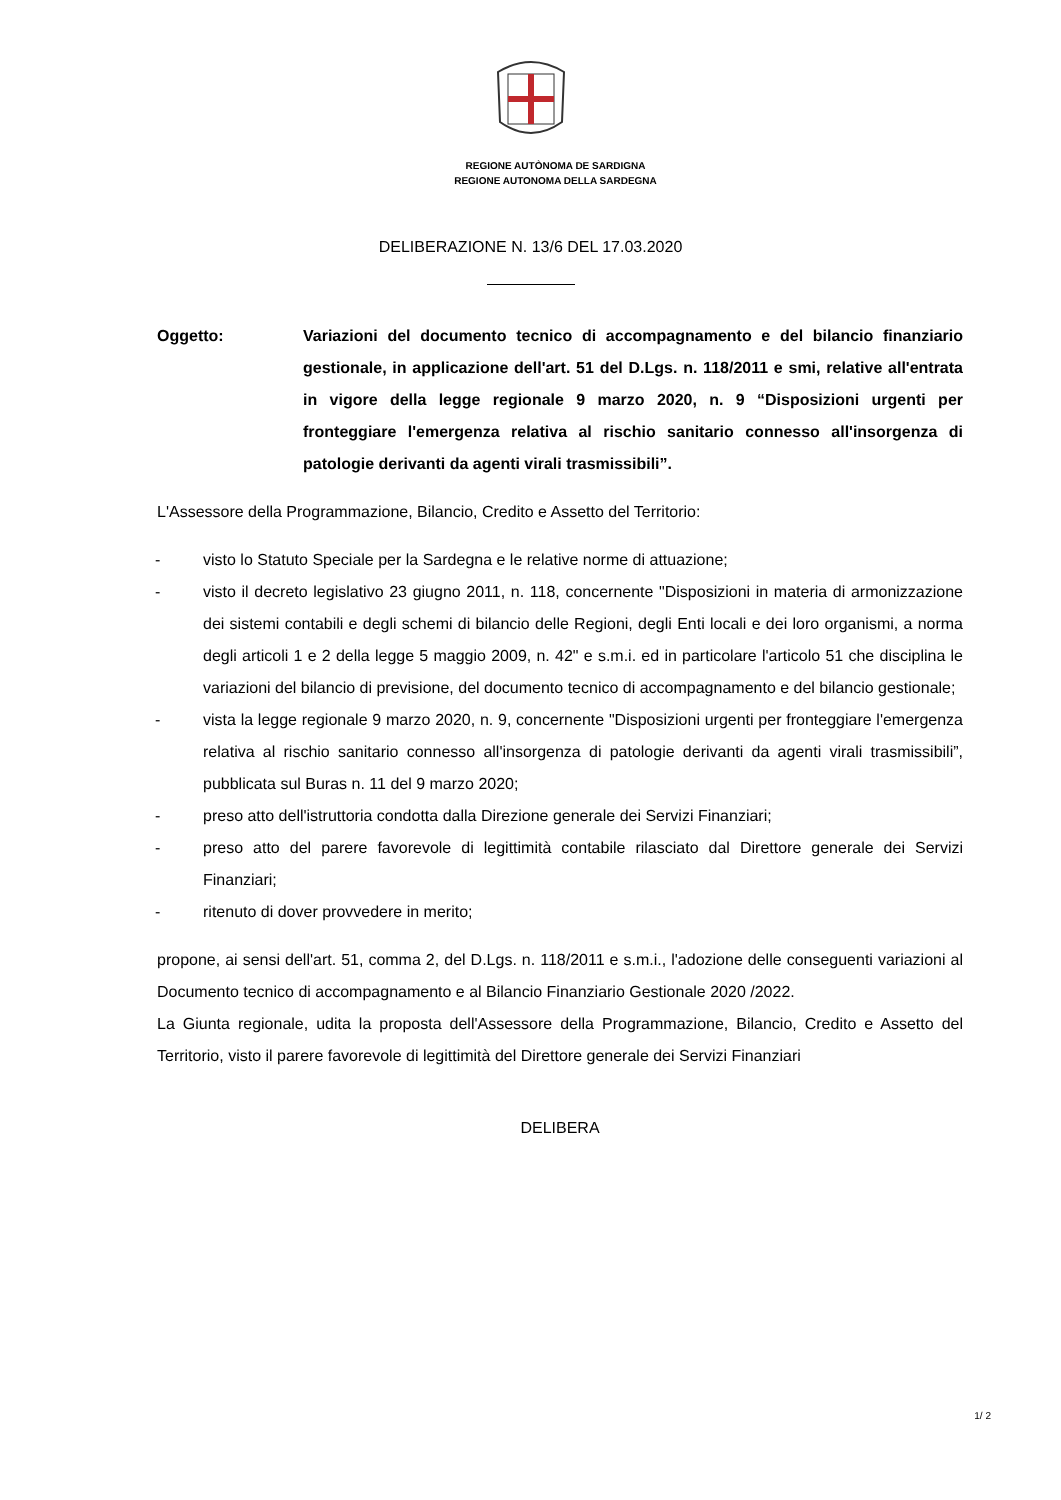REGIONE AUTÒNOMA DE SARDIGNA
REGIONE AUTONOMA DELLA SARDEGNA
DELIBERAZIONE N. 13/6 DEL 17.03.2020
Oggetto: Variazioni del documento tecnico di accompagnamento e del bilancio finanziario gestionale, in applicazione dell'art. 51 del D.Lgs. n. 118/2011 e smi, relative all'entrata in vigore della legge regionale 9 marzo 2020, n. 9 “Disposizioni urgenti per fronteggiare l'emergenza relativa al rischio sanitario connesso all'insorgenza di patologie derivanti da agenti virali trasmissibili”.
L'Assessore della Programmazione, Bilancio, Credito e Assetto del Territorio:
- visto lo Statuto Speciale per la Sardegna e le relative norme di attuazione;
- visto il decreto legislativo 23 giugno 2011, n. 118, concernente "Disposizioni in materia di armonizzazione dei sistemi contabili e degli schemi di bilancio delle Regioni, degli Enti locali e dei loro organismi, a norma degli articoli 1 e 2 della legge 5 maggio 2009, n. 42" e s.m.i. ed in particolare l'articolo 51 che disciplina le variazioni del bilancio di previsione, del documento tecnico di accompagnamento e del bilancio gestionale;
- vista la legge regionale 9 marzo 2020, n. 9, concernente "Disposizioni urgenti per fronteggiare l'emergenza relativa al rischio sanitario connesso all'insorgenza di patologie derivanti da agenti virali trasmissibili”, pubblicata sul Buras n. 11 del 9 marzo 2020;
- preso atto dell'istruttoria condotta dalla Direzione generale dei Servizi Finanziari;
- preso atto del parere favorevole di legittimità contabile rilasciato dal Direttore generale dei Servizi Finanziari;
- ritenuto di dover provvedere in merito;
propone, ai sensi dell'art. 51, comma 2, del D.Lgs. n. 118/2011 e s.m.i., l'adozione delle conseguenti variazioni al Documento tecnico di accompagnamento e al Bilancio Finanziario Gestionale 2020 /2022.
La Giunta regionale, udita la proposta dell'Assessore della Programmazione, Bilancio, Credito e Assetto del Territorio, visto il parere favorevole di legittimità del Direttore generale dei Servizi Finanziari
DELIBERA
1/ 2